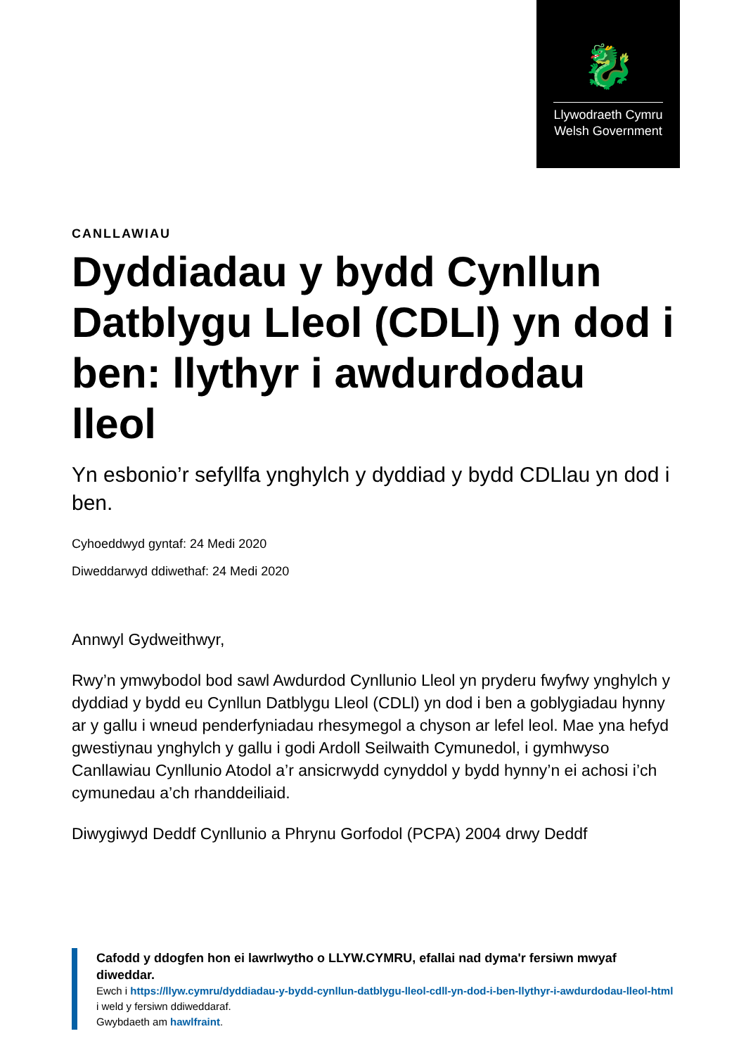🐉
Llywodraeth Cymru
Welsh Government
CANLLAWIAU
Dyddiadau y bydd Cynllun Datblygu Lleol (CDLl) yn dod i ben: llythyr i awdurdodau lleol
Yn esbonio’r sefyllfa ynghylch y dyddiad y bydd CDLlau yn dod i ben.
Cyhoeddwyd gyntaf: 24 Medi 2020
Diweddarwyd ddiwethaf: 24 Medi 2020
Annwyl Gydweithwyr,
Rwy’n ymwybodol bod sawl Awdurdod Cynllunio Lleol yn pryderu fwyfwy ynghylch y dyddiad y bydd eu Cynllun Datblygu Lleol (CDLl) yn dod i ben a goblygiadau hynny ar y gallu i wneud penderfyniadau rhesymegol a chyson ar lefel leol. Mae yna hefyd gwestiynau ynghylch y gallu i godi Ardoll Seilwaith Cymunedol, i gymhwyso Canllawiau Cynllunio Atodol a’r ansicrwydd cynyddol y bydd hynny’n ei achosi i’ch cymunedau a’ch rhanddeiliaid.
Diwygiwyd Deddf Cynllunio a Phrynu Gorfodol (PCPA) 2004 drwy Deddf
Cafodd y ddogfen hon ei lawrlwytho o LLYW.CYMRU, efallai nad dyma'r fersiwn mwyaf diweddar.
Ewch i https://llyw.cymru/dyddiadau-y-bydd-cynllun-datblygu-lleol-cdll-yn-dod-i-ben-llythyr-i-awdurdodau-lleol-html i weld y fersiwn ddiweddaraf.
Gwybdaeth am hawlfraint.